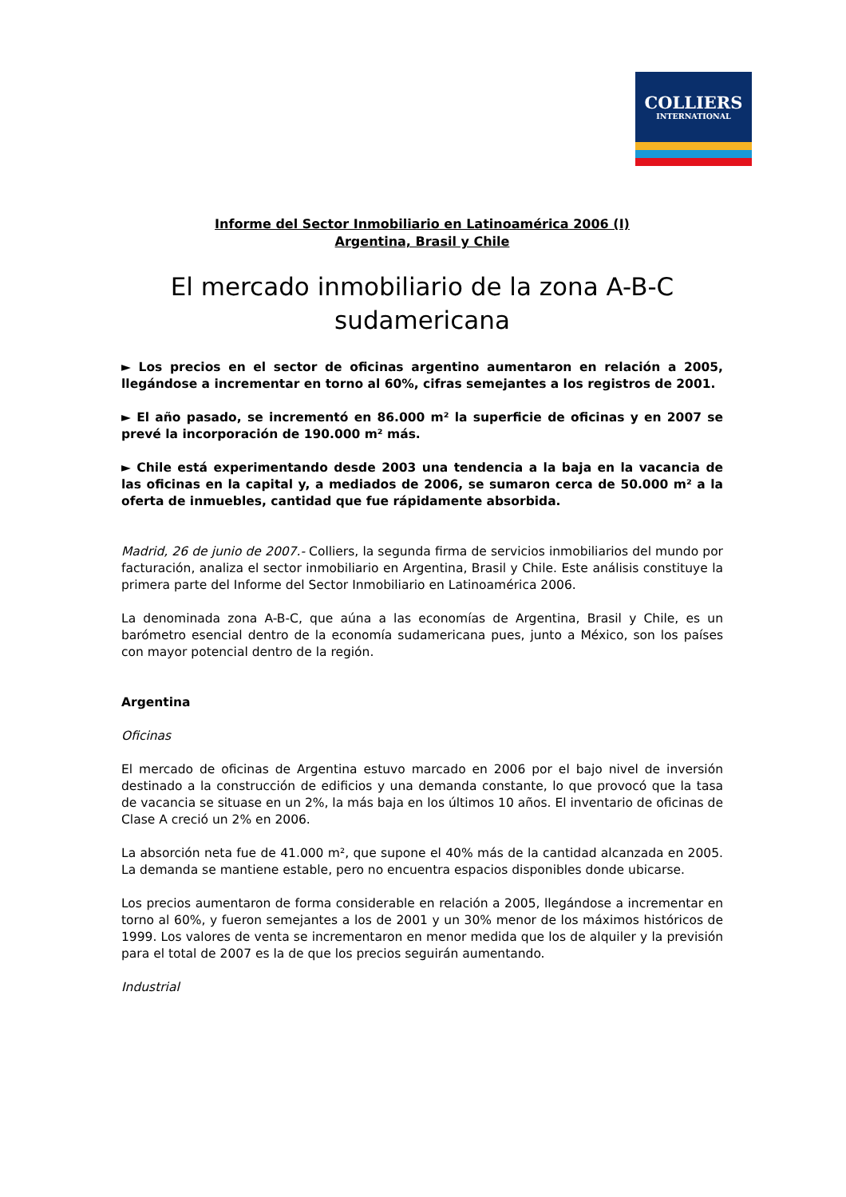COLLIERS
INTERNATIONAL
Informe del Sector Inmobiliario en Latinoamérica 2006 (I)
Argentina, Brasil y Chile
El mercado inmobiliario de la zona A-B-C sudamericana
► Los precios en el sector de oficinas argentino aumentaron en relación a 2005, llegándose a incrementar en torno al 60%, cifras semejantes a los registros de 2001.
► El año pasado, se incrementó en 86.000 m² la superficie de oficinas y en 2007 se prevé la incorporación de 190.000 m² más.
► Chile está experimentando desde 2003 una tendencia a la baja en la vacancia de las oficinas en la capital y, a mediados de 2006, se sumaron cerca de 50.000 m² a la oferta de inmuebles, cantidad que fue rápidamente absorbida.
Madrid, 26 de junio de 2007.- Colliers, la segunda firma de servicios inmobiliarios del mundo por facturación, analiza el sector inmobiliario en Argentina, Brasil y Chile. Este análisis constituye la primera parte del Informe del Sector Inmobiliario en Latinoamérica 2006.
La denominada zona A-B-C, que aúna a las economías de Argentina, Brasil y Chile, es un barómetro esencial dentro de la economía sudamericana pues, junto a México, son los países con mayor potencial dentro de la región.
Argentina
Oficinas
El mercado de oficinas de Argentina estuvo marcado en 2006 por el bajo nivel de inversión destinado a la construcción de edificios y una demanda constante, lo que provocó que la tasa de vacancia se situase en un 2%, la más baja en los últimos 10 años. El inventario de oficinas de Clase A creció un 2% en 2006.
La absorción neta fue de 41.000 m², que supone el 40% más de la cantidad alcanzada en 2005. La demanda se mantiene estable, pero no encuentra espacios disponibles donde ubicarse.
Los precios aumentaron de forma considerable en relación a 2005, llegándose a incrementar en torno al 60%, y fueron semejantes a los de 2001 y un 30% menor de los máximos históricos de 1999. Los valores de venta se incrementaron en menor medida que los de alquiler y la previsión para el total de 2007 es la de que los precios seguirán aumentando.
Industrial